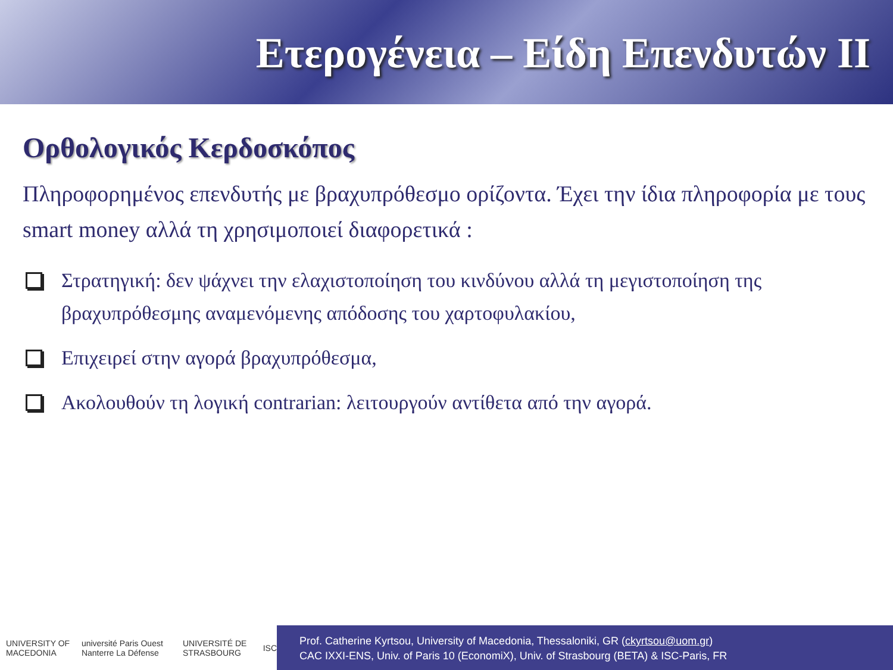Ετερογένεια – Είδη Επενδυτών ΙΙ
Ορθολογικός Κερδοσκόπος
Πληροφορημένος επενδυτής με βραχυπρόθεσμο ορίζοντα. Έχει την ίδια πληροφορία με τους smart money αλλά τη χρησιμοποιεί διαφορετικά :
Στρατηγική: δεν ψάχνει την ελαχιστοποίηση του κινδύνου αλλά τη μεγιστοποίηση της βραχυπρόθεσμης αναμενόμενης απόδοσης του χαρτοφυλακίου,
Επιχειρεί στην αγορά βραχυπρόθεσμα,
Ακολουθούν τη λογική contrarian: λειτουργούν αντίθετα από την αγορά.
UNIVERSITY OF MACEDONIA université Paris Ouest Nanterre La Défense UNIVERSITÉ DE STRASBOURG ISC
Prof. Catherine Kyrtsou, University of Macedonia, Thessaloniki, GR (ckyrtsou@uom.gr)
CAC IXXI-ENS, Univ. of Paris 10 (EconomiX), Univ. of Strasbourg (BETA) & ISC-Paris, FR